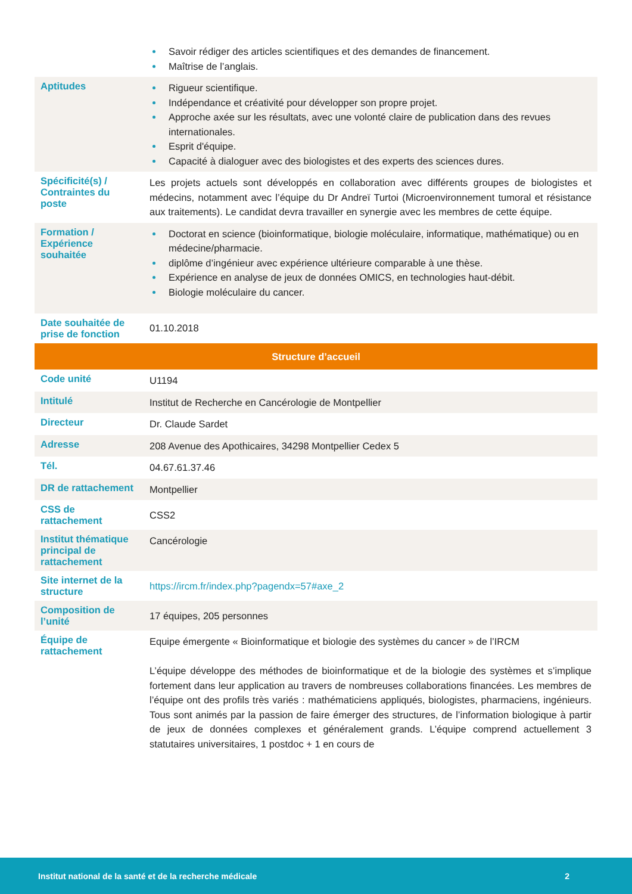| | Savoir rédiger des articles scientifiques et des demandes de financement. Maîtrise de l’anglais. |
| Aptitudes | Rigueur scientifique. Indépendance et créativité pour développer son propre projet. Approche axée sur les résultats, avec une volonté claire de publication dans des revues internationales. Esprit d'équipe. Capacité à dialoguer avec des biologistes et des experts des sciences dures. |
| Spécificité(s) / Contraintes du poste | Les projets actuels sont développés en collaboration avec différents groupes de biologistes et médecins, notamment avec l’équipe du Dr Andreï Turtoi (Microenvironnement tumoral et résistance aux traitements). Le candidat devra travailler en synergie avec les membres de cette équipe. |
| Formation / Expérience souhaitée | Doctorat en science (bioinformatique, biologie moléculaire, informatique, mathématique) ou en médecine/pharmacie. diplôme d’ingénieur avec expérience ultérieure comparable à une thèse. Expérience en analyse de jeux de données OMICS, en technologies haut-débit. Biologie moléculaire du cancer. |
| Date souhaitée de prise de fonction | 01.10.2018 |
| Structure d’accueil | |
| Code unité | U1194 |
| Intitulé | Institut de Recherche en Cancérologie de Montpellier |
| Directeur | Dr. Claude Sardet |
| Adresse | 208 Avenue des Apothicaires, 34298 Montpellier Cedex 5 |
| Tél. | 04.67.61.37.46 |
| DR de rattachement | Montpellier |
| CSS de rattachement | CSS2 |
| Institut thématique principal de rattachement | Cancérologie |
| Site internet de la structure | https://ircm.fr/index.php?pagendx=57#axe_2 |
| Composition de l’unité | 17 équipes, 205 personnes |
| Équipe de rattachement | Equipe émergente « Bioinformatique et biologie des systèmes du cancer » de l’IRCM L’équipe développe des méthodes de bioinformatique et de la biologie des systèmes et s’implique fortement dans leur application au travers de nombreuses collaborations financées. Les membres de l’équipe ont des profils très variés : mathématiciens appliqués, biologistes, pharmaciens, ingénieurs. Tous sont animés par la passion de faire émerger des structures, de l’information biologique à partir de jeux de données complexes et généralement grands. L’équipe comprend actuellement 3 statutaires universitaires, 1 postdoc + 1 en cours de |
Institut national de la santé et de la recherche médicale 2